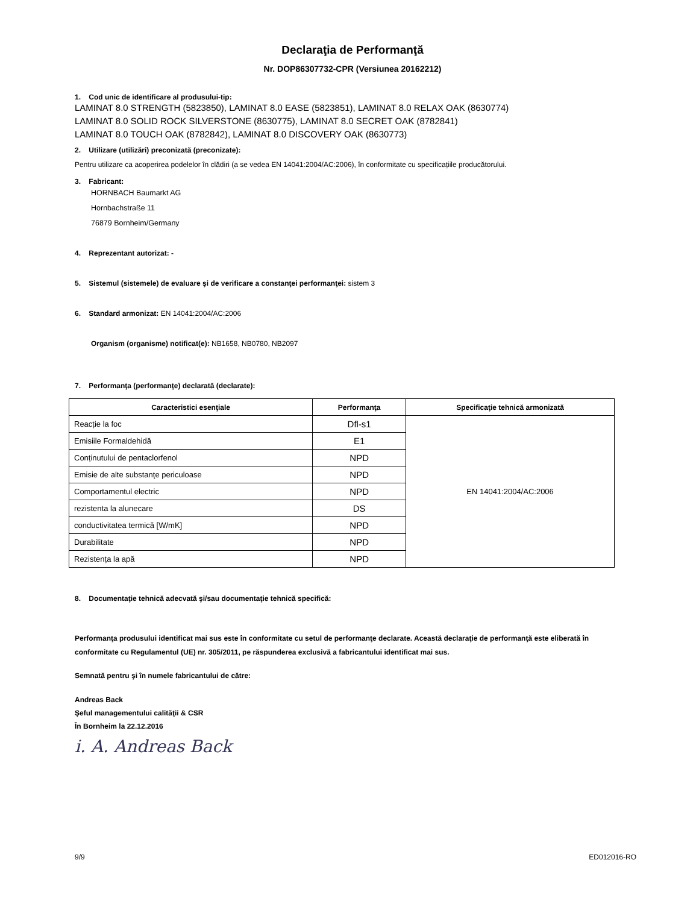Declaraţia de Performanţă
Nr. DOP86307732-CPR (Versiunea 20162212)
1. Cod unic de identificare al produsului-tip:
LAMINAT 8.0 STRENGTH (5823850), LAMINAT 8.0 EASE (5823851), LAMINAT 8.0 RELAX OAK (8630774)
LAMINAT 8.0 SOLID ROCK SILVERSTONE (8630775), LAMINAT 8.0 SECRET OAK (8782841)
LAMINAT 8.0 TOUCH OAK (8782842), LAMINAT 8.0 DISCOVERY OAK (8630773)
2. Utilizare (utilizări) preconizată (preconizate):
Pentru utilizare ca acoperirea podelelor în clădiri (a se vedea EN 14041:2004/AC:2006), în conformitate cu specificațiile producătorului.
3. Fabricant:
HORNBACH Baumarkt AG
Hornbachstraße 11
76879 Bornheim/Germany
4. Reprezentant autorizat: -
5. Sistemul (sistemele) de evaluare şi de verificare a constanţei performanţei: sistem 3
6. Standard armonizat: EN 14041:2004/AC:2006
Organism (organisme) notificat(e): NB1658, NB0780, NB2097
7. Performanţa (performanţe) declarată (declarate):
| Caracteristici esenţiale | Performanţa | Specificaţie tehnică armonizată |
| --- | --- | --- |
| Reacție la foc | Dfl-s1 | EN 14041:2004/AC:2006 |
| Emisiile Formaldehidă | E1 | |
| Conținutului de pentaclorfenol | NPD | |
| Emisie de alte substanţe periculoase | NPD | |
| Comportamentul electric | NPD | |
| rezistenta la alunecare | DS | |
| conductivitatea termică [W/mK] | NPD | |
| Durabilitate | NPD | |
| Rezistența la apă | NPD | |
8. Documentaţie tehnică adecvată şi/sau documentaţie tehnică specifică:
Performanţa produsului identificat mai sus este în conformitate cu setul de performanţe declarate. Această declaraţie de performanţă este eliberată în conformitate cu Regulamentul (UE) nr. 305/2011, pe răspunderea exclusivă a fabricantului identificat mai sus.
Semnată pentru şi în numele fabricantului de către:
Andreas Back
Şeful managementului calităţii & CSR
În Bornheim la 22.12.2016
i. A. Andreas Back
9/9 ED012016-RO